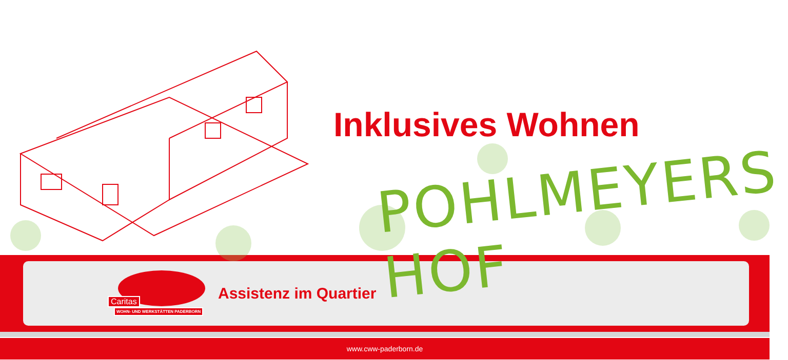Inklusives Wohnen
POHLMEYERS HOF
Caritas
WOHN- UND WERKSTÄTTEN PADERBORN
Assistenz im Quartier
www.cww-paderborn.de